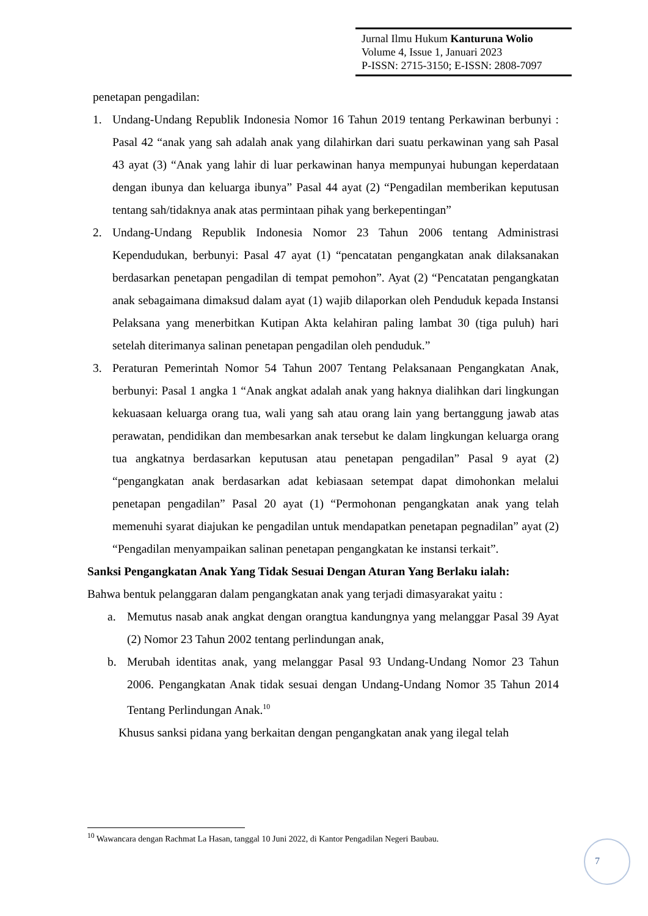Jurnal Ilmu Hukum Kanturuna Wolio
Volume 4, Issue 1, Januari 2023
P-ISSN: 2715-3150; E-ISSN: 2808-7097
penetapan pengadilan:
1. Undang-Undang Republik Indonesia Nomor 16 Tahun 2019 tentang Perkawinan berbunyi : Pasal 42 “anak yang sah adalah anak yang dilahirkan dari suatu perkawinan yang sah Pasal 43 ayat (3) “Anak yang lahir di luar perkawinan hanya mempunyai hubungan keperdataan dengan ibunya dan keluarga ibunya” Pasal 44 ayat (2) “Pengadilan memberikan keputusan tentang sah/tidaknya anak atas permintaan pihak yang berkepentingan”
2. Undang-Undang Republik Indonesia Nomor 23 Tahun 2006 tentang Administrasi Kependudukan, berbunyi: Pasal 47 ayat (1) “pencatatan pengangkatan anak dilaksanakan berdasarkan penetapan pengadilan di tempat pemohon”. Ayat (2) “Pencatatan pengangkatan anak sebagaimana dimaksud dalam ayat (1) wajib dilaporkan oleh Penduduk kepada Instansi Pelaksana yang menerbitkan Kutipan Akta kelahiran paling lambat 30 (tiga puluh) hari setelah diterimanya salinan penetapan pengadilan oleh penduduk.”
3. Peraturan Pemerintah Nomor 54 Tahun 2007 Tentang Pelaksanaan Pengangkatan Anak, berbunyi: Pasal 1 angka 1 “Anak angkat adalah anak yang haknya dialihkan dari lingkungan kekuasaan keluarga orang tua, wali yang sah atau orang lain yang bertanggung jawab atas perawatan, pendidikan dan membesarkan anak tersebut ke dalam lingkungan keluarga orang tua angkatnya berdasarkan keputusan atau penetapan pengadilan” Pasal 9 ayat (2) “pengangkatan anak berdasarkan adat kebiasaan setempat dapat dimohonkan melalui penetapan pengadilan” Pasal 20 ayat (1) “Permohonan pengangkatan anak yang telah memenuhi syarat diajukan ke pengadilan untuk mendapatkan penetapan pegnadilan” ayat (2) “Pengadilan menyampaikan salinan penetapan pengangkatan ke instansi terkait”.
Sanksi Pengangkatan Anak Yang Tidak Sesuai Dengan Aturan Yang Berlaku ialah:
Bahwa bentuk pelanggaran dalam pengangkatan anak yang terjadi dimasyarakat yaitu :
a. Memutus nasab anak angkat dengan orangtua kandungnya yang melanggar Pasal 39 Ayat (2) Nomor 23 Tahun 2002 tentang perlindungan anak,
b. Merubah identitas anak, yang melanggar Pasal 93 Undang-Undang Nomor 23 Tahun 2006. Pengangkatan Anak tidak sesuai dengan Undang-Undang Nomor 35 Tahun 2014 Tentang Perlindungan Anak.<sup>10</sup>
Khusus sanksi pidana yang berkaitan dengan pengangkatan anak yang ilegal telah
<sup>10</sup> Wawancara dengan Rachmat La Hasan, tanggal 10 Juni 2022, di Kantor Pengadilan Negeri Baubau.
7